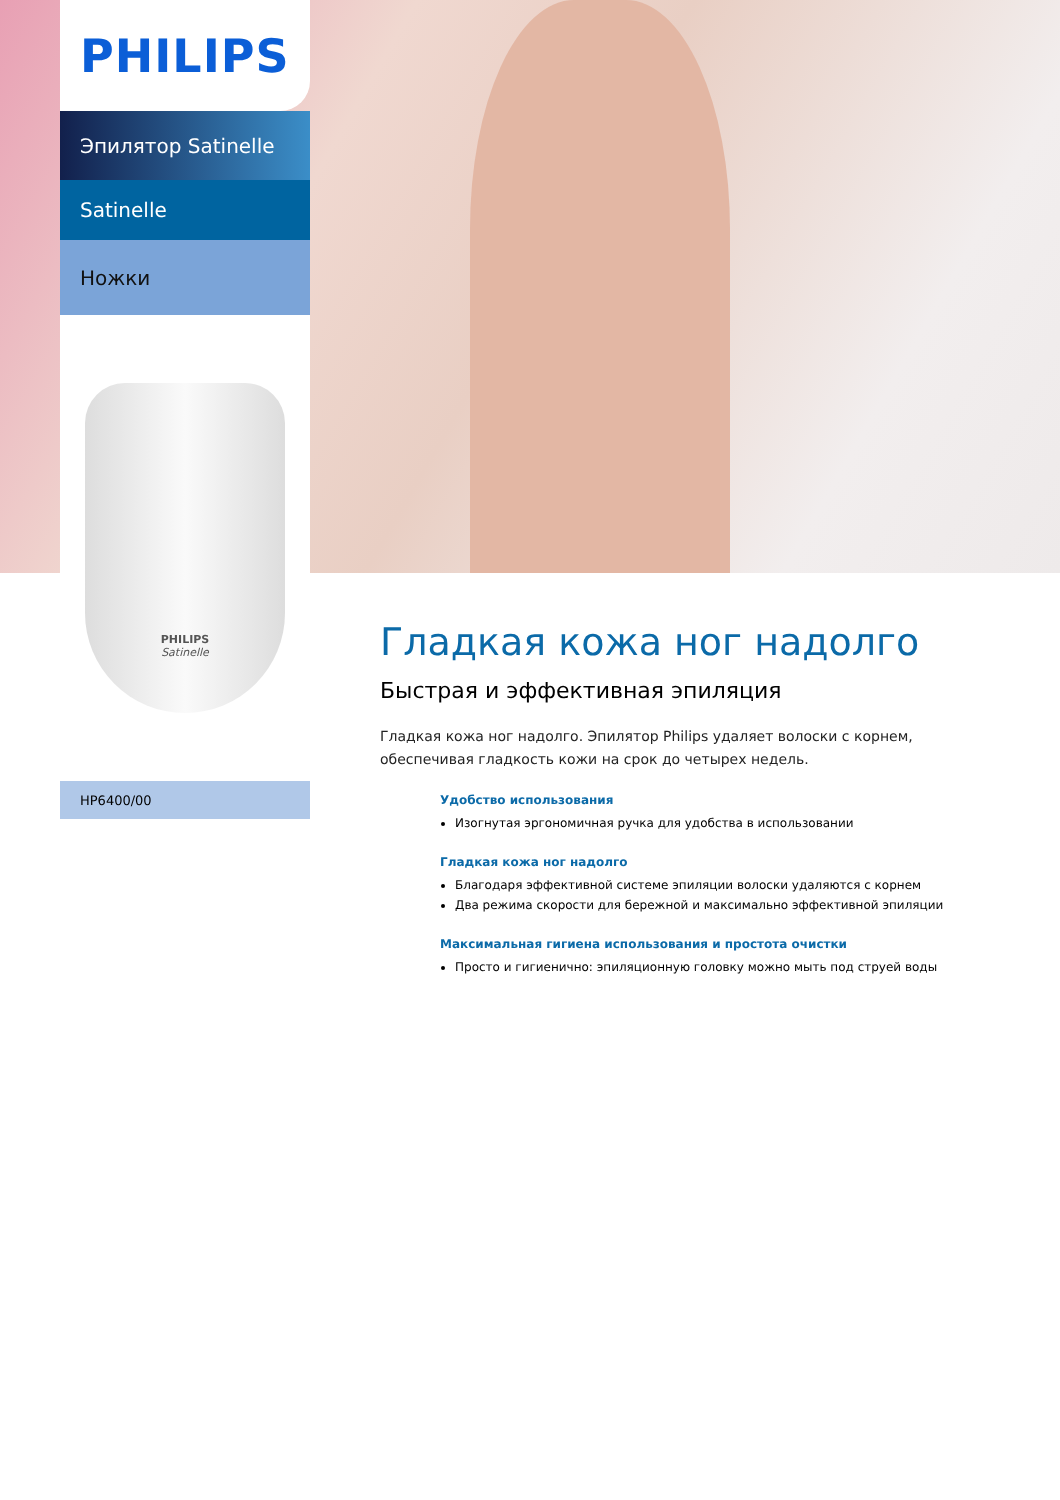PHILIPS
Эпилятор Satinelle
Satinelle
Ножки
PHILIPS
Satinelle
HP6400/00
Гладкая кожа ног надолго
Быстрая и эффективная эпиляция
Гладкая кожа ног надолго. Эпилятор Philips удаляет волоски с корнем, обеспечивая гладкость кожи на срок до четырех недель.
Удобство использования
Изогнутая эргономичная ручка для удобства в использовании
Гладкая кожа ног надолго
Благодаря эффективной системе эпиляции волоски удаляются с корнем
Два режима скорости для бережной и максимально эффективной эпиляции
Максимальная гигиена использования и простота очистки
Просто и гигиенично: эпиляционную головку можно мыть под струей воды